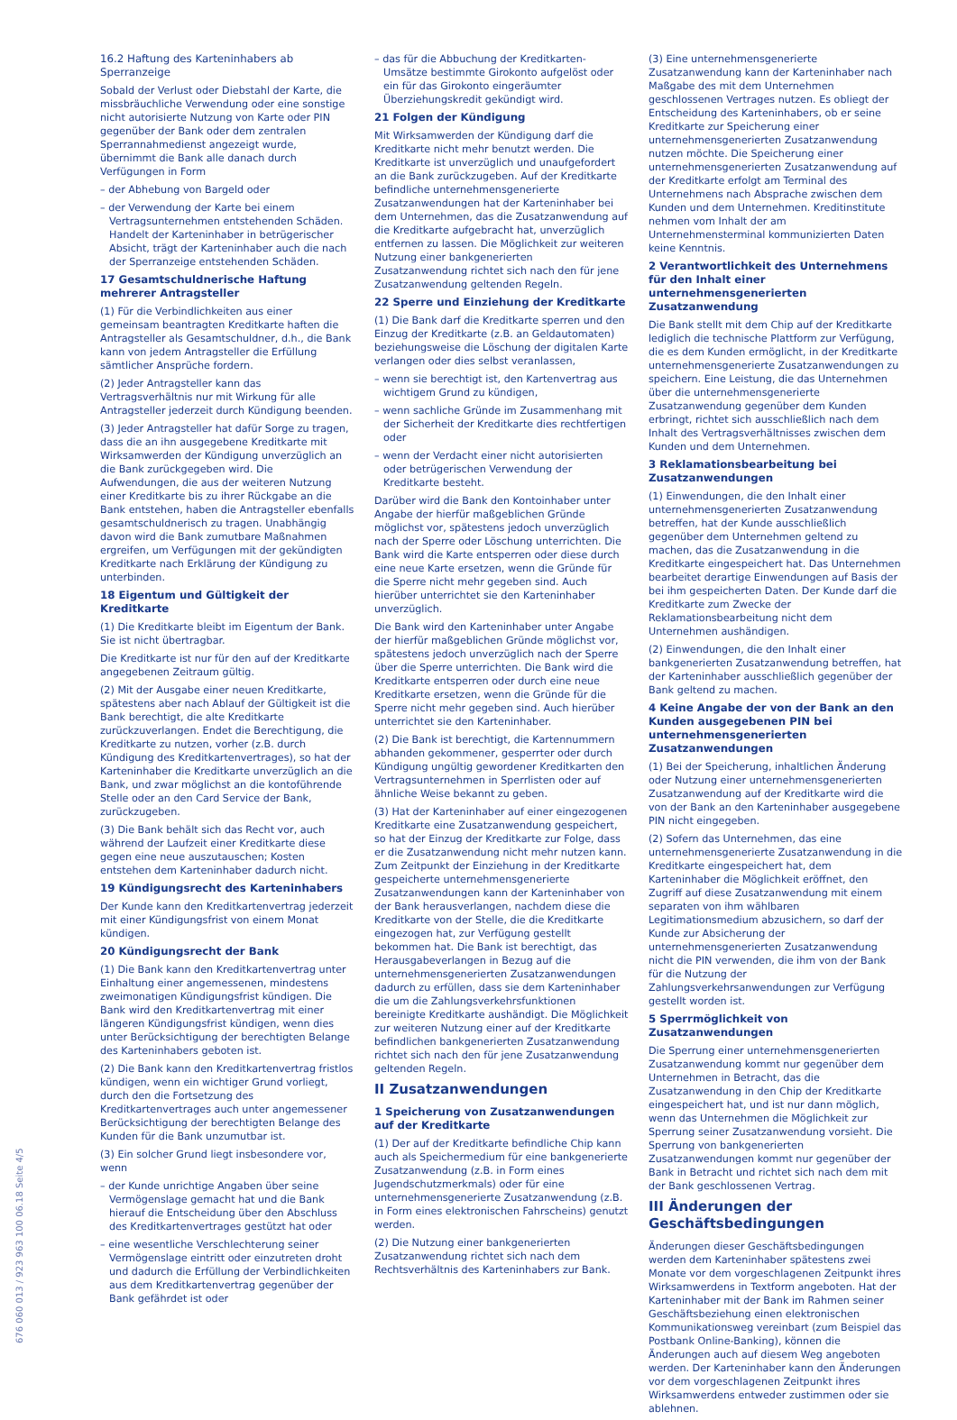676 060 013 / 923 963 100 06.18 Seite 4/5
16.2 Haftung des Karteninhabers ab Sperranzeige
Sobald der Verlust oder Diebstahl der Karte, die missbräuchliche Verwendung oder eine sonstige nicht autorisierte Nutzung von Karte oder PIN gegenüber der Bank oder dem zentralen Sperrannahmedienst angezeigt wurde, übernimmt die Bank alle danach durch Verfügungen in Form
– der Abhebung von Bargeld oder
– der Verwendung der Karte bei einem Vertragsunternehmen entstehenden Schäden. Handelt der Karteninhaber in betrügerischer Absicht, trägt der Karteninhaber auch die nach der Sperranzeige entstehenden Schäden.
17 Gesamtschuldnerische Haftung mehrerer Antragsteller
(1) Für die Verbindlichkeiten aus einer gemeinsam beantragten Kreditkarte haften die Antragsteller als Gesamtschuldner, d.h., die Bank kann von jedem Antragsteller die Erfüllung sämtlicher Ansprüche fordern.
(2) Jeder Antragsteller kann das Vertragsverhältnis nur mit Wirkung für alle Antragsteller jederzeit durch Kündigung beenden.
(3) Jeder Antragsteller hat dafür Sorge zu tragen, dass die an ihn ausgegebene Kreditkarte mit Wirksamwerden der Kündigung unverzüglich an die Bank zurückgegeben wird. Die Aufwendungen, die aus der weiteren Nutzung einer Kreditkarte bis zu ihrer Rückgabe an die Bank entstehen, haben die Antragsteller ebenfalls gesamtschuldnerisch zu tragen. Unabhängig davon wird die Bank zumutbare Maßnahmen ergreifen, um Verfügungen mit der gekündigten Kreditkarte nach Erklärung der Kündigung zu unterbinden.
18 Eigentum und Gültigkeit der Kreditkarte
(1) Die Kreditkarte bleibt im Eigentum der Bank. Sie ist nicht übertragbar.
Die Kreditkarte ist nur für den auf der Kreditkarte angegebenen Zeitraum gültig.
(2) Mit der Ausgabe einer neuen Kreditkarte, spätestens aber nach Ablauf der Gültigkeit ist die Bank berechtigt, die alte Kreditkarte zurückzuverlangen. Endet die Berechtigung, die Kreditkarte zu nutzen, vorher (z.B. durch Kündigung des Kreditkartenvertrages), so hat der Karteninhaber die Kreditkarte unverzüglich an die Bank, und zwar möglichst an die kontoführende Stelle oder an den Card Service der Bank, zurückzugeben.
(3) Die Bank behält sich das Recht vor, auch während der Laufzeit einer Kreditkarte diese gegen eine neue auszutauschen; Kosten entstehen dem Karteninhaber dadurch nicht.
19 Kündigungsrecht des Karteninhabers
Der Kunde kann den Kreditkartenvertrag jederzeit mit einer Kündigungsfrist von einem Monat kündigen.
20 Kündigungsrecht der Bank
(1) Die Bank kann den Kreditkartenvertrag unter Einhaltung einer angemessenen, mindestens zweimonatigen Kündigungsfrist kündigen. Die Bank wird den Kreditkartenvertrag mit einer längeren Kündigungsfrist kündigen, wenn dies unter Berücksichtigung der berechtigten Belange des Karteninhabers geboten ist.
(2) Die Bank kann den Kreditkartenvertrag fristlos kündigen, wenn ein wichtiger Grund vorliegt, durch den die Fortsetzung des Kreditkartenvertrages auch unter angemessener Berücksichtigung der berechtigten Belange des Kunden für die Bank unzumutbar ist.
(3) Ein solcher Grund liegt insbesondere vor, wenn
– der Kunde unrichtige Angaben über seine Vermögenslage gemacht hat und die Bank hierauf die Entscheidung über den Abschluss des Kreditkartenvertrages gestützt hat oder
– eine wesentliche Verschlechterung seiner Vermögenslage eintritt oder einzutreten droht und dadurch die Erfüllung der Verbindlichkeiten aus dem Kreditkartenvertrag gegenüber der Bank gefährdet ist oder
– das für die Abbuchung der Kreditkarten-Umsätze bestimmte Girokonto aufgelöst oder ein für das Girokonto eingeräumter Überziehungskredit gekündigt wird.
21 Folgen der Kündigung
Mit Wirksamwerden der Kündigung darf die Kreditkarte nicht mehr benutzt werden. Die Kreditkarte ist unverzüglich und unaufgefordert an die Bank zurückzugeben. Auf der Kreditkarte befindliche unternehmensgenerierte Zusatzanwendungen hat der Karteninhaber bei dem Unternehmen, das die Zusatzanwendung auf die Kreditkarte aufgebracht hat, unverzüglich entfernen zu lassen. Die Möglichkeit zur weiteren Nutzung einer bankgenerierten Zusatzanwendung richtet sich nach den für jene Zusatzanwendung geltenden Regeln.
22 Sperre und Einziehung der Kreditkarte
(1) Die Bank darf die Kreditkarte sperren und den Einzug der Kreditkarte (z.B. an Geldautomaten) beziehungsweise die Löschung der digitalen Karte verlangen oder dies selbst veranlassen,
– wenn sie berechtigt ist, den Kartenvertrag aus wichtigem Grund zu kündigen,
– wenn sachliche Gründe im Zusammenhang mit der Sicherheit der Kreditkarte dies rechtfertigen oder
– wenn der Verdacht einer nicht autorisierten oder betrügerischen Verwendung der Kreditkarte besteht.
Darüber wird die Bank den Kontoinhaber unter Angabe der hierfür maßgeblichen Gründe möglichst vor, spätestens jedoch unverzüglich nach der Sperre oder Löschung unterrichten. Die Bank wird die Karte entsperren oder diese durch eine neue Karte ersetzen, wenn die Gründe für die Sperre nicht mehr gegeben sind. Auch hierüber unterrichtet sie den Karteninhaber unverzüglich.
Die Bank wird den Karteninhaber unter Angabe der hierfür maßgeblichen Gründe möglichst vor, spätestens jedoch unverzüglich nach der Sperre über die Sperre unterrichten. Die Bank wird die Kreditkarte entsperren oder durch eine neue Kreditkarte ersetzen, wenn die Gründe für die Sperre nicht mehr gegeben sind. Auch hierüber unterrichtet sie den Karteninhaber.
(2) Die Bank ist berechtigt, die Kartennummern abhanden gekommener, gesperrter oder durch Kündigung ungültig gewordener Kreditkarten den Vertragsunternehmen in Sperrlisten oder auf ähnliche Weise bekannt zu geben.
(3) Hat der Karteninhaber auf einer eingezogenen Kreditkarte eine Zusatzanwendung gespeichert, so hat der Einzug der Kreditkarte zur Folge, dass er die Zusatzanwendung nicht mehr nutzen kann. Zum Zeitpunkt der Einziehung in der Kreditkarte gespeicherte unternehmensgenerierte Zusatzanwendungen kann der Karteninhaber von der Bank herausverlangen, nachdem diese die Kreditkarte von der Stelle, die die Kreditkarte eingezogen hat, zur Verfügung gestellt bekommen hat. Die Bank ist berechtigt, das Herausgabeverlangen in Bezug auf die unternehmensgenerierten Zusatzanwendungen dadurch zu erfüllen, dass sie dem Karteninhaber die um die Zahlungsverkehrsfunktionen bereinigte Kreditkarte aushändigt. Die Möglichkeit zur weiteren Nutzung einer auf der Kreditkarte befindlichen bankgenerierten Zusatzanwendung richtet sich nach den für jene Zusatzanwendung geltenden Regeln.
II Zusatzanwendungen
1 Speicherung von Zusatzanwendungen auf der Kreditkarte
(1) Der auf der Kreditkarte befindliche Chip kann auch als Speichermedium für eine bankgenerierte Zusatzanwendung (z.B. in Form eines Jugendschutzmerkmals) oder für eine unternehmensgenerierte Zusatzanwendung (z.B. in Form eines elektronischen Fahrscheins) genutzt werden.
(2) Die Nutzung einer bankgenerierten Zusatzanwendung richtet sich nach dem Rechtsverhältnis des Karteninhabers zur Bank.
(3) Eine unternehmensgenerierte Zusatzanwendung kann der Karteninhaber nach Maßgabe des mit dem Unternehmen geschlossenen Vertrages nutzen. Es obliegt der Entscheidung des Karteninhabers, ob er seine Kreditkarte zur Speicherung einer unternehmensgenerierten Zusatzanwendung nutzen möchte. Die Speicherung einer unternehmensgenerierten Zusatzanwendung auf der Kreditkarte erfolgt am Terminal des Unternehmens nach Absprache zwischen dem Kunden und dem Unternehmen. Kreditinstitute nehmen vom Inhalt der am Unternehmensterminal kommunizierten Daten keine Kenntnis.
2 Verantwortlichkeit des Unternehmens für den Inhalt einer unternehmensgenerierten Zusatzanwendung
Die Bank stellt mit dem Chip auf der Kreditkarte lediglich die technische Plattform zur Verfügung, die es dem Kunden ermöglicht, in der Kreditkarte unternehmensgenerierte Zusatzanwendungen zu speichern. Eine Leistung, die das Unternehmen über die unternehmensgenerierte Zusatzanwendung gegenüber dem Kunden erbringt, richtet sich ausschließlich nach dem Inhalt des Vertragsverhältnisses zwischen dem Kunden und dem Unternehmen.
3 Reklamationsbearbeitung bei Zusatzanwendungen
(1) Einwendungen, die den Inhalt einer unternehmensgenerierten Zusatzanwendung betreffen, hat der Kunde ausschließlich gegenüber dem Unternehmen geltend zu machen, das die Zusatzanwendung in die Kreditkarte eingespeichert hat. Das Unternehmen bearbeitet derartige Einwendungen auf Basis der bei ihm gespeicherten Daten. Der Kunde darf die Kreditkarte zum Zwecke der Reklamationsbearbeitung nicht dem Unternehmen aushändigen.
(2) Einwendungen, die den Inhalt einer bankgenerierten Zusatzanwendung betreffen, hat der Karteninhaber ausschließlich gegenüber der Bank geltend zu machen.
4 Keine Angabe der von der Bank an den Kunden ausgegebenen PIN bei unternehmensgenerierten Zusatzanwendungen
(1) Bei der Speicherung, inhaltlichen Änderung oder Nutzung einer unternehmensgenerierten Zusatzanwendung auf der Kreditkarte wird die von der Bank an den Karteninhaber ausgegebene PIN nicht eingegeben.
(2) Sofern das Unternehmen, das eine unternehmensgenerierte Zusatzanwendung in die Kreditkarte eingespeichert hat, dem Karteninhaber die Möglichkeit eröffnet, den Zugriff auf diese Zusatzanwendung mit einem separaten von ihm wählbaren Legitimationsmedium abzusichern, so darf der Kunde zur Absicherung der unternehmensgenerierten Zusatzanwendung nicht die PIN verwenden, die ihm von der Bank für die Nutzung der Zahlungsverkehrsanwendungen zur Verfügung gestellt worden ist.
5 Sperrmöglichkeit von Zusatzanwendungen
Die Sperrung einer unternehmensgenerierten Zusatzanwendung kommt nur gegenüber dem Unternehmen in Betracht, das die Zusatzanwendung in den Chip der Kreditkarte eingespeichert hat, und ist nur dann möglich, wenn das Unternehmen die Möglichkeit zur Sperrung seiner Zusatzanwendung vorsieht. Die Sperrung von bankgenerierten Zusatzanwendungen kommt nur gegenüber der Bank in Betracht und richtet sich nach dem mit der Bank geschlossenen Vertrag.
III Änderungen der Geschäftsbedingungen
Änderungen dieser Geschäftsbedingungen werden dem Karteninhaber spätestens zwei Monate vor dem vorgeschlagenen Zeitpunkt ihres Wirksamwerdens in Textform angeboten. Hat der Karteninhaber mit der Bank im Rahmen seiner Geschäftsbeziehung einen elektronischen Kommunikationsweg vereinbart (zum Beispiel das Postbank Online-Banking), können die Änderungen auch auf diesem Weg angeboten werden. Der Karteninhaber kann den Änderungen vor dem vorgeschlagenen Zeitpunkt ihres Wirksamwerdens entweder zustimmen oder sie ablehnen.